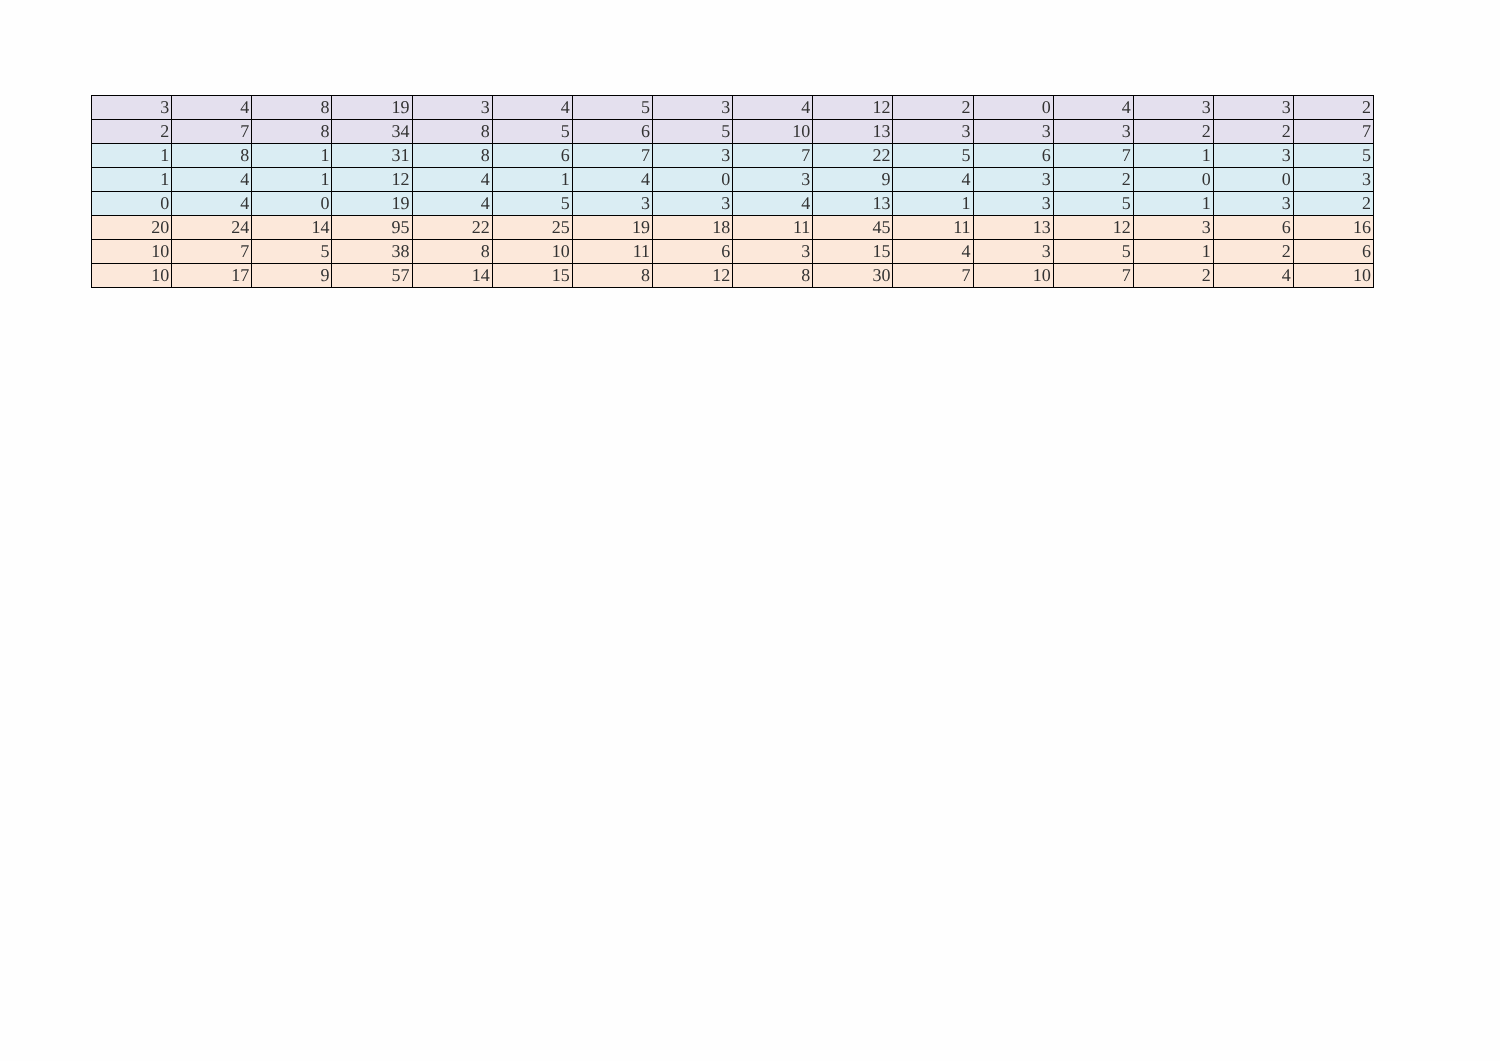| 3 | 4 | 8 | 19 | 3 | 4 | 5 | 3 | 4 | 12 | 2 | 0 | 4 | 3 | 3 | 2 |
| 2 | 7 | 8 | 34 | 8 | 5 | 6 | 5 | 10 | 13 | 3 | 3 | 3 | 2 | 2 | 7 |
| 1 | 8 | 1 | 31 | 8 | 6 | 7 | 3 | 7 | 22 | 5 | 6 | 7 | 1 | 3 | 5 |
| 1 | 4 | 1 | 12 | 4 | 1 | 4 | 0 | 3 | 9 | 4 | 3 | 2 | 0 | 0 | 3 |
| 0 | 4 | 0 | 19 | 4 | 5 | 3 | 3 | 4 | 13 | 1 | 3 | 5 | 1 | 3 | 2 |
| 20 | 24 | 14 | 95 | 22 | 25 | 19 | 18 | 11 | 45 | 11 | 13 | 12 | 3 | 6 | 16 |
| 10 | 7 | 5 | 38 | 8 | 10 | 11 | 6 | 3 | 15 | 4 | 3 | 5 | 1 | 2 | 6 |
| 10 | 17 | 9 | 57 | 14 | 15 | 8 | 12 | 8 | 30 | 7 | 10 | 7 | 2 | 4 | 10 |